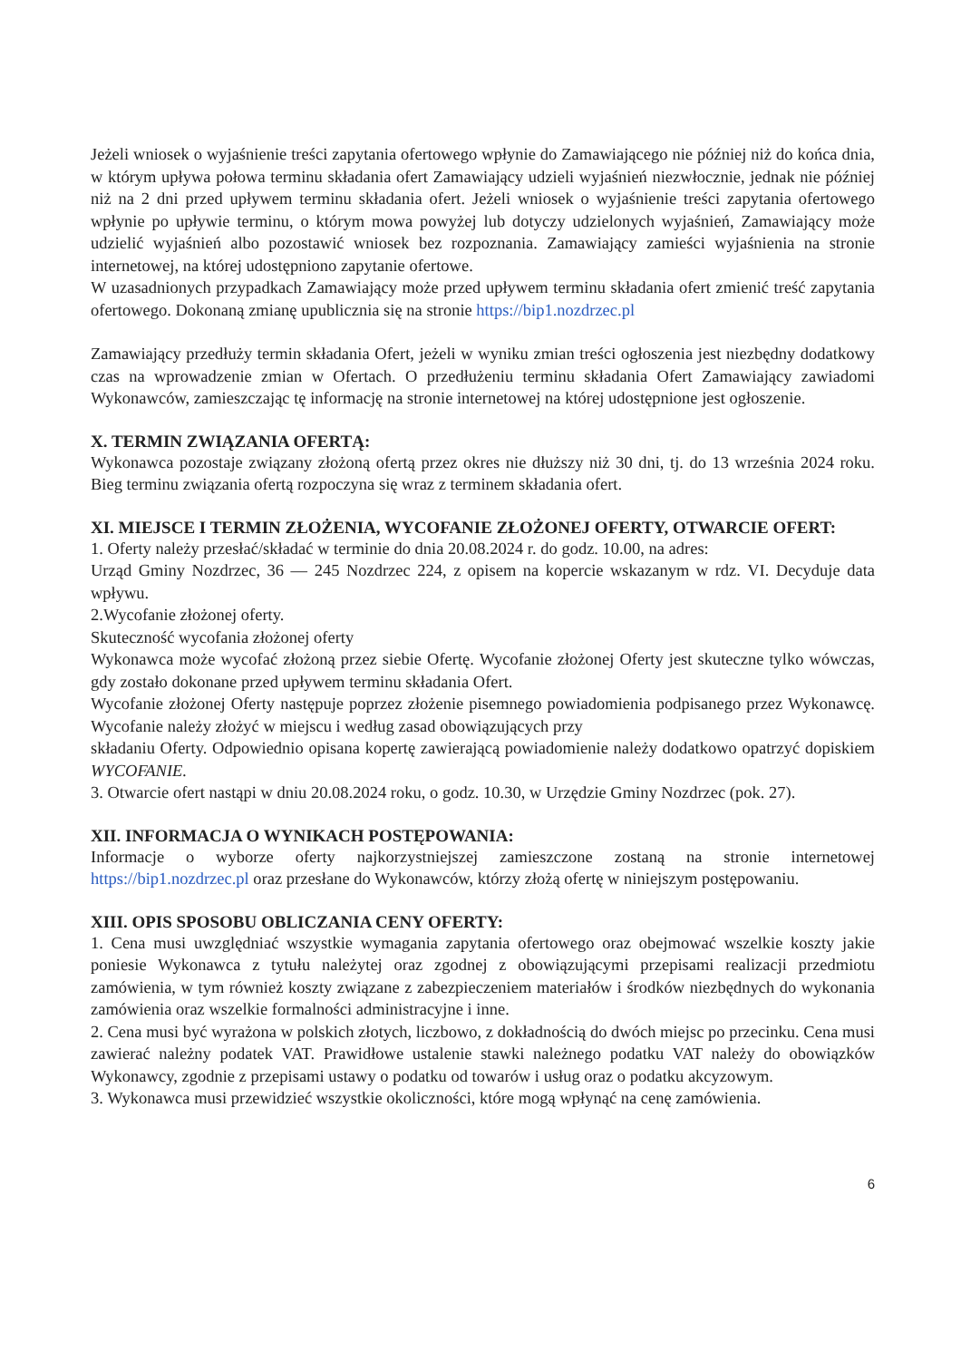Jeżeli wniosek o wyjaśnienie treści zapytania ofertowego wpłynie do Zamawiającego nie później niż do końca dnia, w którym upływa połowa terminu składania ofert Zamawiający udzieli wyjaśnień niezwłocznie, jednak nie później niż na 2 dni przed upływem terminu składania ofert. Jeżeli wniosek o wyjaśnienie treści zapytania ofertowego wpłynie po upływie terminu, o którym mowa powyżej lub dotyczy udzielonych wyjaśnień, Zamawiający może udzielić wyjaśnień albo pozostawić wniosek bez rozpoznania. Zamawiający zamieści wyjaśnienia na stronie internetowej, na której udostępniono zapytanie ofertowe.
W uzasadnionych przypadkach Zamawiający może przed upływem terminu składania ofert zmienić treść zapytania ofertowego. Dokonaną zmianę upublicznia się na stronie https://bip1.nozdrzec.pl
Zamawiający przedłuży termin składania Ofert, jeżeli w wyniku zmian treści ogłoszenia jest niezbędny dodatkowy czas na wprowadzenie zmian w Ofertach. O przedłużeniu terminu składania Ofert Zamawiający zawiadomi Wykonawców, zamieszczając tę informację na stronie internetowej na której udostępnione jest ogłoszenie.
X. TERMIN ZWIĄZANIA OFERTĄ:
Wykonawca pozostaje związany złożoną ofertą przez okres nie dłuższy niż 30 dni, tj. do 13 września 2024 roku. Bieg terminu związania ofertą rozpoczyna się wraz z terminem składania ofert.
XI. MIEJSCE I TERMIN ZŁOŻENIA, WYCOFANIE ZŁOŻONEJ OFERTY, OTWARCIE OFERT:
1. Oferty należy przesłać/składać w terminie do dnia 20.08.2024 r. do godz. 10.00, na adres:
Urząd Gminy Nozdrzec, 36 — 245 Nozdrzec 224, z opisem na kopercie wskazanym w rdz. VI. Decyduje data wpływu.
2.Wycofanie złożonej oferty.
Skuteczność wycofania złożonej oferty
Wykonawca może wycofać złożoną przez siebie Ofertę. Wycofanie złożonej Oferty jest skuteczne tylko wówczas, gdy zostało dokonane przed upływem terminu składania Ofert.
Wycofanie złożonej Oferty następuje poprzez złożenie pisemnego powiadomienia podpisanego przez Wykonawcę. Wycofanie należy złożyć w miejscu i według zasad obowiązujących przy
składaniu Oferty. Odpowiednio opisana kopertę zawierającą powiadomienie należy dodatkowo opatrzyć dopiskiem WYCOFANIE.
3. Otwarcie ofert nastąpi w dniu 20.08.2024 roku, o godz. 10.30, w Urzędzie Gminy Nozdrzec (pok. 27).
XII. INFORMACJA O WYNIKACH POSTĘPOWANIA:
Informacje o wyborze oferty najkorzystniejszej zamieszczone zostaną na stronie internetowej https://bip1.nozdrzec.pl oraz przesłane do Wykonawców, którzy złożą ofertę w niniejszym postępowaniu.
XIII. OPIS SPOSOBU OBLICZANIA CENY OFERTY:
1. Cena musi uwzględniać wszystkie wymagania zapytania ofertowego oraz obejmować wszelkie koszty jakie poniesie Wykonawca z tytułu należytej oraz zgodnej z obowiązującymi przepisami realizacji przedmiotu zamówienia, w tym również koszty związane z zabezpieczeniem materiałów i środków niezbędnych do wykonania zamówienia oraz wszelkie formalności administracyjne i inne.
2. Cena musi być wyrażona w polskich złotych, liczbowo, z dokładnością do dwóch miejsc po przecinku. Cena musi zawierać należny podatek VAT. Prawidłowe ustalenie stawki należnego podatku VAT należy do obowiązków Wykonawcy, zgodnie z przepisami ustawy o podatku od towarów i usług oraz o podatku akcyzowym.
3. Wykonawca musi przewidzieć wszystkie okoliczności, które mogą wpłynąć na cenę zamówienia.
6